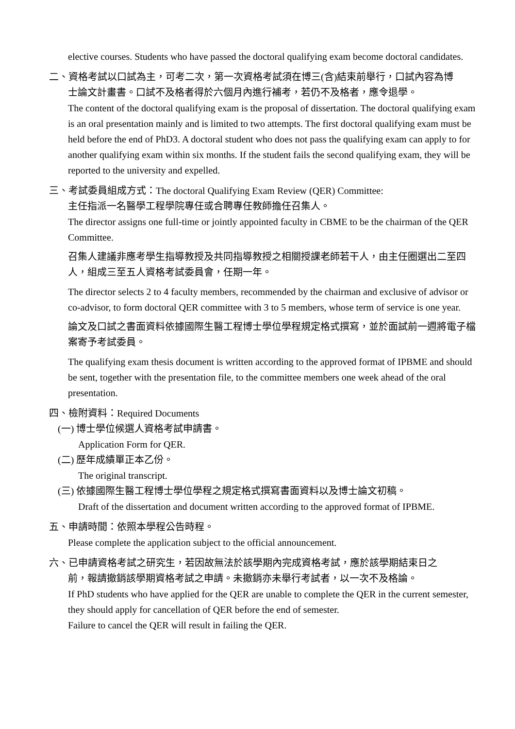elective courses. Students who have passed the doctoral qualifying exam become doctoral candidates.
二、資格考試以口試為主，可考二次，第一次資格考試須在博三(含)結束前舉行，口試內容為博
士論文計畫書。口試不及格者得於六個月內進行補考，若仍不及格者，應令退學。
The content of the doctoral qualifying exam is the proposal of dissertation. The doctoral qualifying exam is an oral presentation mainly and is limited to two attempts. The first doctoral qualifying exam must be held before the end of PhD3. A doctoral student who does not pass the qualifying exam can apply to for another qualifying exam within six months. If the student fails the second qualifying exam, they will be reported to the university and expelled.
三、考試委員組成方式：The doctoral Qualifying Exam Review (QER) Committee:
主任指派一名醫學工程學院專任或合聘專任教師擔任召集人。
The director assigns one full-time or jointly appointed faculty in CBME to be the chairman of the QER Committee.
召集人建議非應考學生指導教授及共同指導教授之相關授課老師若干人，由主任圈選出二至四人，組成三至五人資格考試委員會，任期一年。
The director selects 2 to 4 faculty members, recommended by the chairman and exclusive of advisor or co-advisor, to form doctoral QER committee with 3 to 5 members, whose term of service is one year.
論文及口試之書面資料依據國際生醫工程博士學位學程規定格式撰寫，並於面試前一週將電子檔案寄予考試委員。
The qualifying exam thesis document is written according to the approved format of IPBME and should be sent, together with the presentation file, to the committee members one week ahead of the oral presentation.
四、檢附資料：Required Documents
(一) 博士學位候選人資格考試申請書。
Application Form for QER.
(二) 歷年成績單正本乙份。
The original transcript.
(三) 依據國際生醫工程博士學位學程之規定格式撰寫書面資料以及博士論文初稿。
Draft of the dissertation and document written according to the approved format of IPBME.
五、申請時間：依照本學程公告時程。
Please complete the application subject to the official announcement.
六、已申請資格考試之研究生，若因故無法於該學期內完成資格考試，應於該學期結束日之
前，報請撤銷該學期資格考試之申請。未撤銷亦未舉行考試者，以一次不及格論。
If PhD students who have applied for the QER are unable to complete the QER in the current semester, they should apply for cancellation of QER before the end of semester.
Failure to cancel the QER will result in failing the QER.